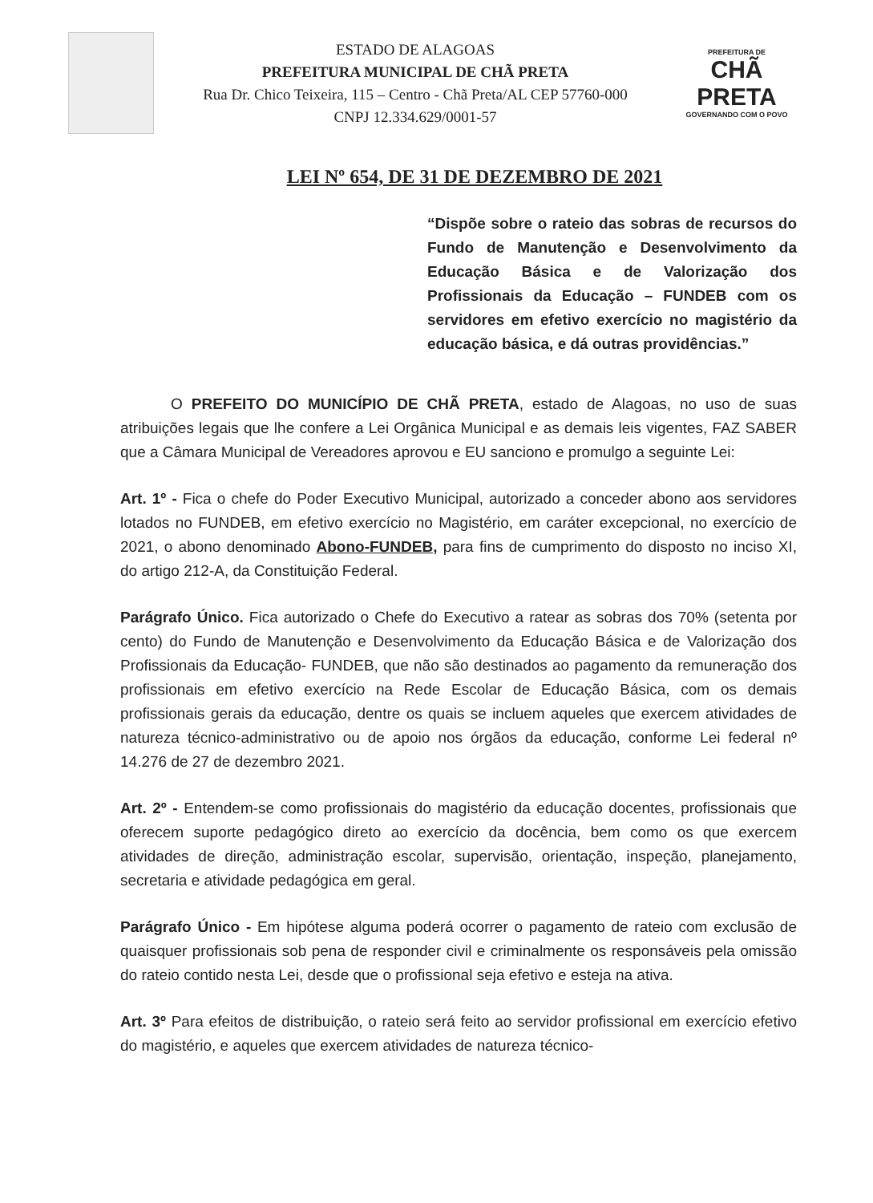ESTADO DE ALAGOAS
PREFEITURA MUNICIPAL DE CHÃ PRETA
Rua Dr. Chico Teixeira, 115 – Centro - Chã Preta/AL CEP 57760-000
CNPJ 12.334.629/0001-57
PREFEITURA DE
CHÃ PRETA
GOVERNANDO COM O POVO
LEI Nº 654, DE 31 DE DEZEMBRO DE 2021
“Dispõe sobre o rateio das sobras de recursos do Fundo de Manutenção e Desenvolvimento da Educação Básica e de Valorização dos Profissionais da Educação – FUNDEB com os servidores em efetivo exercício no magistério da educação básica, e dá outras providências.”
O PREFEITO DO MUNICÍPIO DE CHÃ PRETA, estado de Alagoas, no uso de suas atribuições legais que lhe confere a Lei Orgânica Municipal e as demais leis vigentes, FAZ SABER que a Câmara Municipal de Vereadores aprovou e EU sanciono e promulgo a seguinte Lei:
Art. 1º - Fica o chefe do Poder Executivo Municipal, autorizado a conceder abono aos servidores lotados no FUNDEB, em efetivo exercício no Magistério, em caráter excepcional, no exercício de 2021, o abono denominado Abono-FUNDEB, para fins de cumprimento do disposto no inciso XI, do artigo 212-A, da Constituição Federal.
Parágrafo Único. Fica autorizado o Chefe do Executivo a ratear as sobras dos 70% (setenta por cento) do Fundo de Manutenção e Desenvolvimento da Educação Básica e de Valorização dos Profissionais da Educação- FUNDEB, que não são destinados ao pagamento da remuneração dos profissionais em efetivo exercício na Rede Escolar de Educação Básica, com os demais profissionais gerais da educação, dentre os quais se incluem aqueles que exercem atividades de natureza técnico-administrativo ou de apoio nos órgãos da educação, conforme Lei federal nº 14.276 de 27 de dezembro 2021.
Art. 2º - Entendem-se como profissionais do magistério da educação docentes, profissionais que oferecem suporte pedagógico direto ao exercício da docência, bem como os que exercem atividades de direção, administração escolar, supervisão, orientação, inspeção, planejamento, secretaria e atividade pedagógica em geral.
Parágrafo Único - Em hipótese alguma poderá ocorrer o pagamento de rateio com exclusão de quaisquer profissionais sob pena de responder civil e criminalmente os responsáveis pela omissão do rateio contido nesta Lei, desde que o profissional seja efetivo e esteja na ativa.
Art. 3º Para efeitos de distribuição, o rateio será feito ao servidor profissional em exercício efetivo do magistério, e aqueles que exercem atividades de natureza técnico-